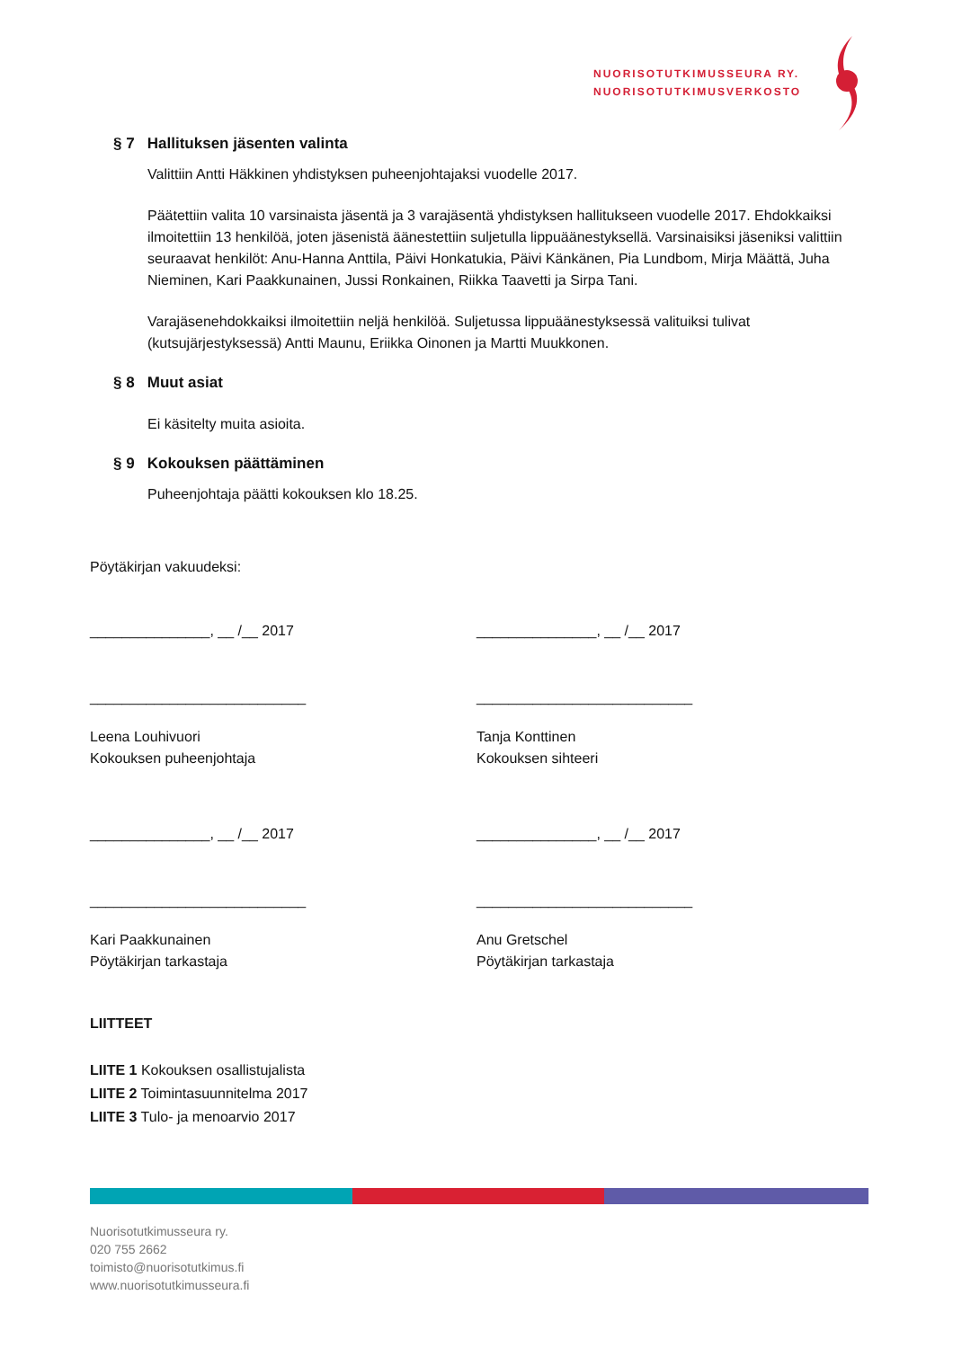NUORISOTUTKIMUSSEURA RY.
NUORISOTUTKIMUSVERKOSTO
§ 7 Hallituksen jäsenten valinta
Valittiin Antti Häkkinen yhdistyksen puheenjohtajaksi vuodelle 2017.
Päätettiin valita 10 varsinaista jäsentä ja 3 varajäsentä yhdistyksen hallitukseen vuodelle 2017. Ehdokkaiksi ilmoitettiin 13 henkilöä, joten jäsenistä äänestettiin suljetulla lippuäänestyksellä. Varsinaisiksi jäseniksi valittiin seuraavat henkilöt: Anu-Hanna Anttila, Päivi Honkatukia, Päivi Känkänen, Pia Lundbom, Mirja Määttä, Juha Nieminen, Kari Paakkunainen, Jussi Ronkainen, Riikka Taavetti ja Sirpa Tani.
Varajäsenehdokkaiksi ilmoitettiin neljä henkilöä. Suljetussa lippuäänestyksessä valituiksi tulivat (kutsujärjestyksessä) Antti Maunu, Eriikka Oinonen ja Martti Muukkonen.
§ 8 Muut asiat
Ei käsitelty muita asioita.
§ 9 Kokouksen päättäminen
Puheenjohtaja päätti kokouksen klo 18.25.
Pöytäkirjan vakuudeksi:
_______________, __ /__ 2017 _______________, __ /__ 2017
___________________________ ___________________________
Leena Louhivuori
Kokouksen puheenjohtaja
Tanja Konttinen
Kokouksen sihteeri
_______________, __ /__ 2017 _______________, __ /__ 2017
___________________________ ___________________________
Kari Paakkunainen
Pöytäkirjan tarkastaja
Anu Gretschel
Pöytäkirjan tarkastaja
LIITTEET
LIITE 1 Kokouksen osallistujalista
LIITE 2 Toimintasuunnitelma 2017
LIITE 3 Tulo- ja menoarvio 2017
Nuorisotutkimusseura ry.
020 755 2662
toimisto@nuorisotutkimus.fi
www.nuorisotutkimusseura.fi